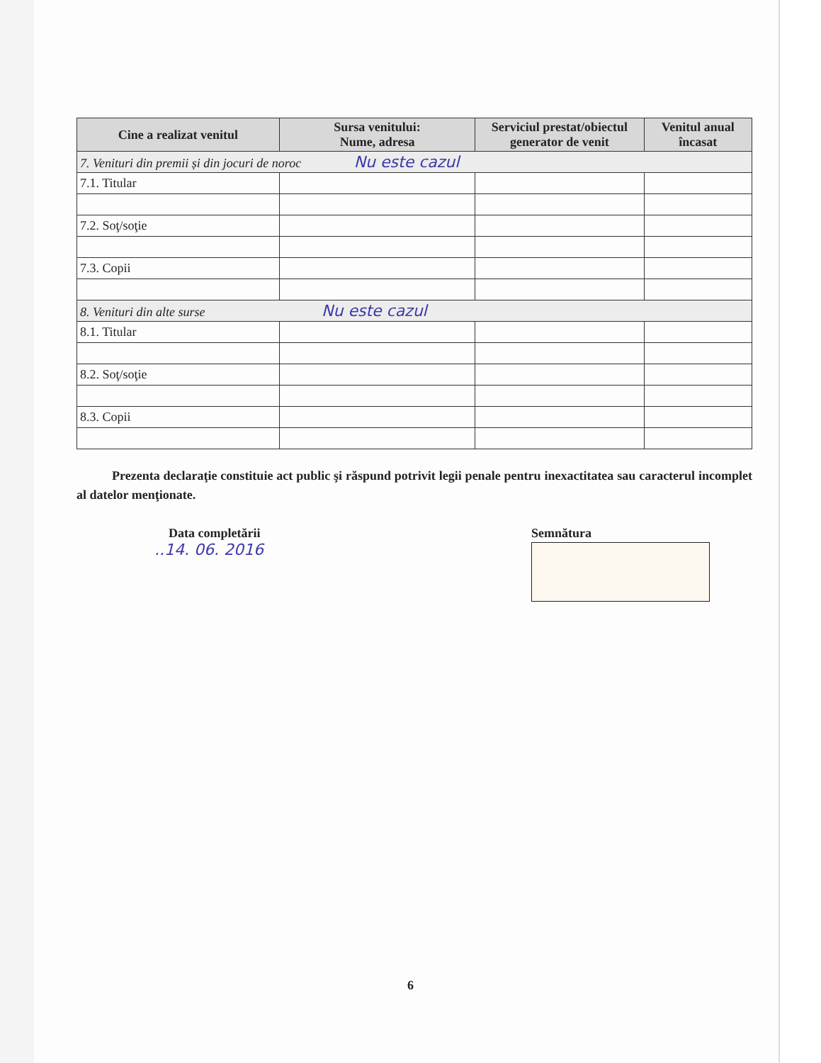| Cine a realizat venitul | Sursa venitului: Nume, adresa | Serviciul prestat/obiectul generator de venit | Venitul anual încasat |
| --- | --- | --- | --- |
| 7. Venituri din premii și din jocuri de noroc Nu este cazul | | | |
| 7.1. Titular | | | |
| 7.2. Soţ/soţie | | | |
| 7.3. Copii | | | |
| 8. Venituri din alte surse Nu este cazul | | | |
| 8.1. Titular | | | |
| 8.2. Soţ/soţie | | | |
| 8.3. Copii | | | |
Prezenta declaraţie constituie act public şi răspund potrivit legii penale pentru inexactitatea sau caracterul incomplet al datelor menţionate.
Data completării
..14. 06. 2016
Semnătura
6